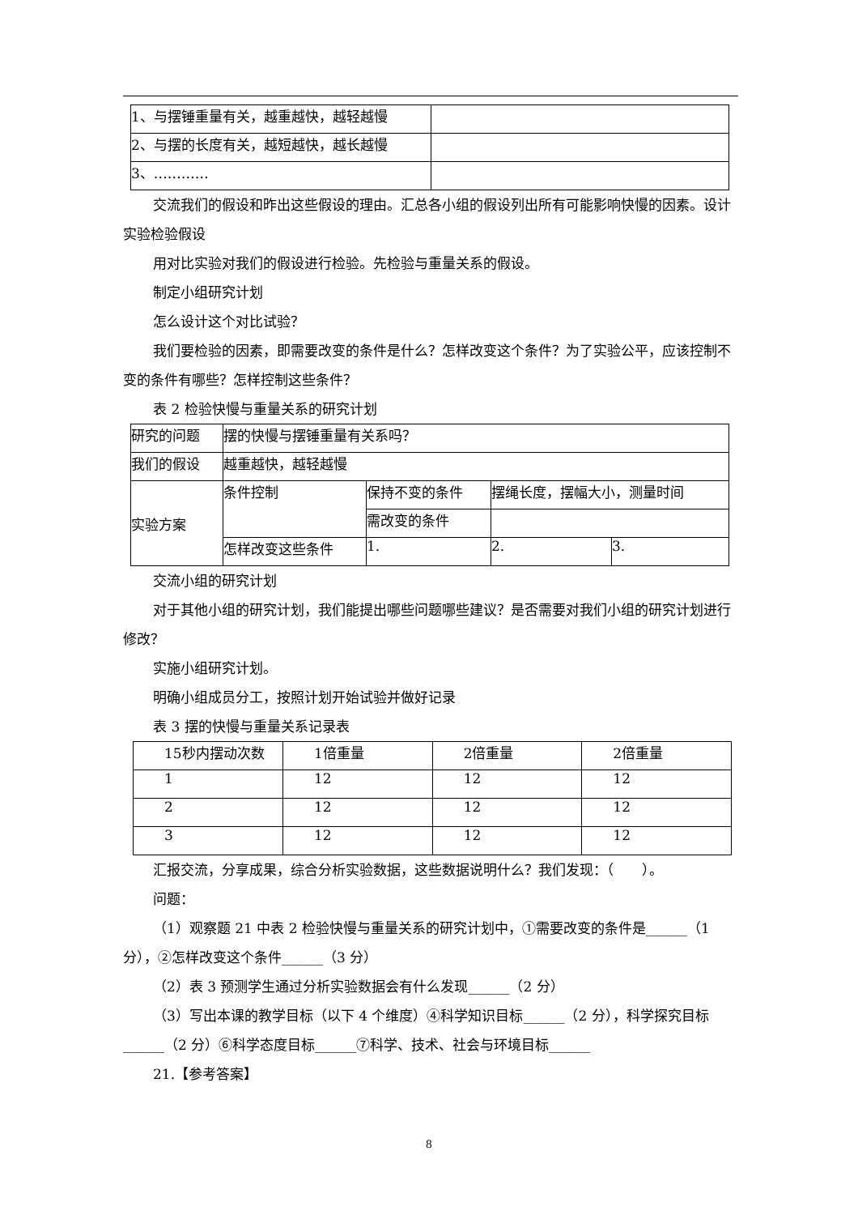| 1、与摆锤重量有关，越重越快，越轻越慢 | |
| 2、与摆的长度有关，越短越快，越长越慢 | |
| 3、………… | |
交流我们的假设和昨出这些假设的理由。汇总各小组的假设列出所有可能影响快慢的因素。设计实验检验假设
用对比实验对我们的假设进行检验。先检验与重量关系的假设。
制定小组研究计划
怎么设计这个对比试验？
我们要检验的因素，即需要改变的条件是什么？怎样改变这个条件？为了实验公平，应该控制不变的条件有哪些？怎样控制这些条件？
表 2 检验快慢与重量关系的研究计划
| 研究的问题 | 摆的快慢与摆锤重量有关系吗？ | | | |
| 我们的假设 | 越重越快，越轻越慢 | | | |
| 实验方案 | 条件控制 | 保持不变的条件 | 摆绳长度，摆幅大小，测量时间 | |
| | | 需改变的条件 | | |
| | 怎样改变这些条件 | 1. | 2. | 3. |
交流小组的研究计划
对于其他小组的研究计划，我们能提出哪些问题哪些建议？是否需要对我们小组的研究计划进行修改？
实施小组研究计划。
明确小组成员分工，按照计划开始试验并做好记录
表 3 摆的快慢与重量关系记录表
| 15秒内摆动次数 | 1倍重量 | 2倍重量 | 2倍重量 |
| 1 | 12 | 12 | 12 |
| 2 | 12 | 12 | 12 |
| 3 | 12 | 12 | 12 |
汇报交流，分享成果，综合分析实验数据，这些数据说明什么？我们发现：（　　）。
问题：
（1）观察题 21 中表 2 检验快慢与重量关系的研究计划中，①需要改变的条件是______（1 分），②怎样改变这个条件______（3 分）
（2）表 3 预测学生通过分析实验数据会有什么发现______（2 分）
（3）写出本课的教学目标（以下 4 个维度）④科学知识目标______（2 分），科学探究目标______（2 分）⑥科学态度目标______⑦科学、技术、社会与环境目标______
21.【参考答案】
8